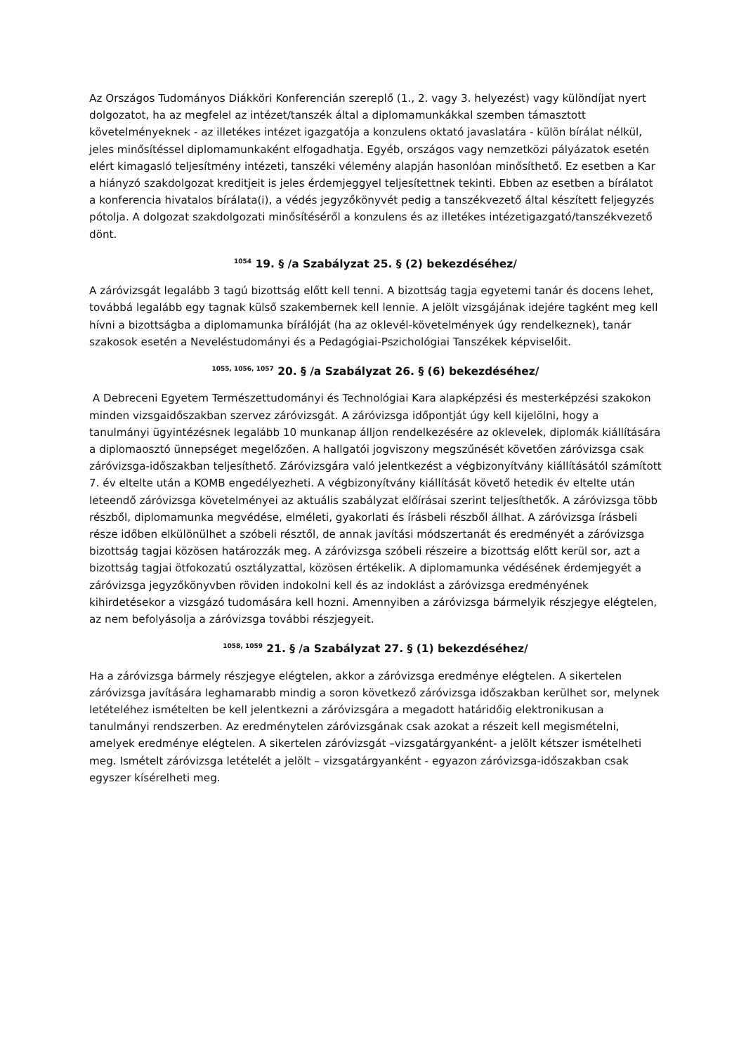Az Országos Tudományos Diákköri Konferencián szereplő (1., 2. vagy 3. helyezést) vagy különdíjat nyert dolgozatot, ha az megfelel az intézet/tanszék által a diplomamunkákkal szemben támasztott követelményeknek - az illetékes intézet igazgatója a konzulens oktató javaslatára - külön bírálat nélkül, jeles minősítéssel diplomamunkaként elfogadhatja. Egyéb, országos vagy nemzetközi pályázatok esetén elért kimagasló teljesítmény intézeti, tanszéki vélemény alapján hasonlóan minősíthető. Ez esetben a Kar a hiányzó szakdolgozat kreditjeit is jeles érdemjeggyel teljesítettnek tekinti. Ebben az esetben a bírálatot a konferencia hivatalos bírálata(i), a védés jegyzőkönyvét pedig a tanszékvezető által készített feljegyzés pótolja. A dolgozat szakdolgozati minősítéséről a konzulens és az illetékes intézetigazgató/tanszékvezető dönt.
<sup>1054</sup> 19. § /a Szabályzat 25. § (2) bekezdéséhez/
A záróvizsgát legalább 3 tagú bizottság előtt kell tenni. A bizottság tagja egyetemi tanár és docens lehet, továbbá legalább egy tagnak külső szakembernek kell lennie. A jelölt vizsgájának idejére tagként meg kell hívni a bizottságba a diplomamunka bírálóját (ha az oklevél-követelmények úgy rendelkeznek), tanár szakosok esetén a Neveléstudományi és a Pedagógiai-Pszichológiai Tanszékek képviselőit.
<sup>1055, 1056, 1057</sup> 20. § /a Szabályzat 26. § (6) bekezdéséhez/
A Debreceni Egyetem Természettudományi és Technológiai Kara alapképzési és mesterképzési szakokon minden vizsgaidőszakban szervez záróvizsgát. A záróvizsga időpontját úgy kell kijelölni, hogy a tanulmányi ügyintézésnek legalább 10 munkanap álljon rendelkezésére az oklevelek, diplomák kiállítására a diplomaosztó ünnepséget megelőzően. A hallgatói jogviszony megszűnését követően záróvizsga csak záróvizsga-időszakban teljesíthető. Záróvizsgára való jelentkezést a végbizonyítvány kiállításától számított 7. év eltelte után a KOMB engedélyezheti. A végbizonyítvány kiállítását követő hetedik év eltelte után leteendő záróvizsga követelményei az aktuális szabályzat előírásai szerint teljesíthetők. A záróvizsga több részből, diplomamunka megvédése, elméleti, gyakorlati és írásbeli részből állhat. A záróvizsga írásbeli része időben elkülönülhet a szóbeli résztől, de annak javítási módszertanát és eredményét a záróvizsga bizottság tagjai közösen határozzák meg. A záróvizsga szóbeli részeire a bizottság előtt kerül sor, azt a bizottság tagjai ötfokozatú osztályzattal, közösen értékelik. A diplomamunka védésének érdemjegyét a záróvizsga jegyzőkönyvben röviden indokolni kell és az indoklást a záróvizsga eredményének kihirdetésekor a vizsgázó tudomására kell hozni. Amennyiben a záróvizsga bármelyik részjegye elégtelen, az nem befolyásolja a záróvizsga további részjegyeit.
<sup>1058, 1059</sup> 21. § /a Szabályzat 27. § (1) bekezdéséhez/
Ha a záróvizsga bármely részjegye elégtelen, akkor a záróvizsga eredménye elégtelen. A sikertelen záróvizsga javítására leghamarabb mindig a soron következő záróvizsga időszakban kerülhet sor, melynek letételéhez ismételten be kell jelentkezni a záróvizsgára a megadott határidőig elektronikusan a tanulmányi rendszerben. Az eredménytelen záróvizsgának csak azokat a részeit kell megismételni, amelyek eredménye elégtelen. A sikertelen záróvizsgát –vizsgatárgyanként- a jelölt kétszer ismételheti meg. Ismételt záróvizsga letételét a jelölt – vizsgatárgyanként - egyazon záróvizsga-időszakban csak egyszer kísérelheti meg.